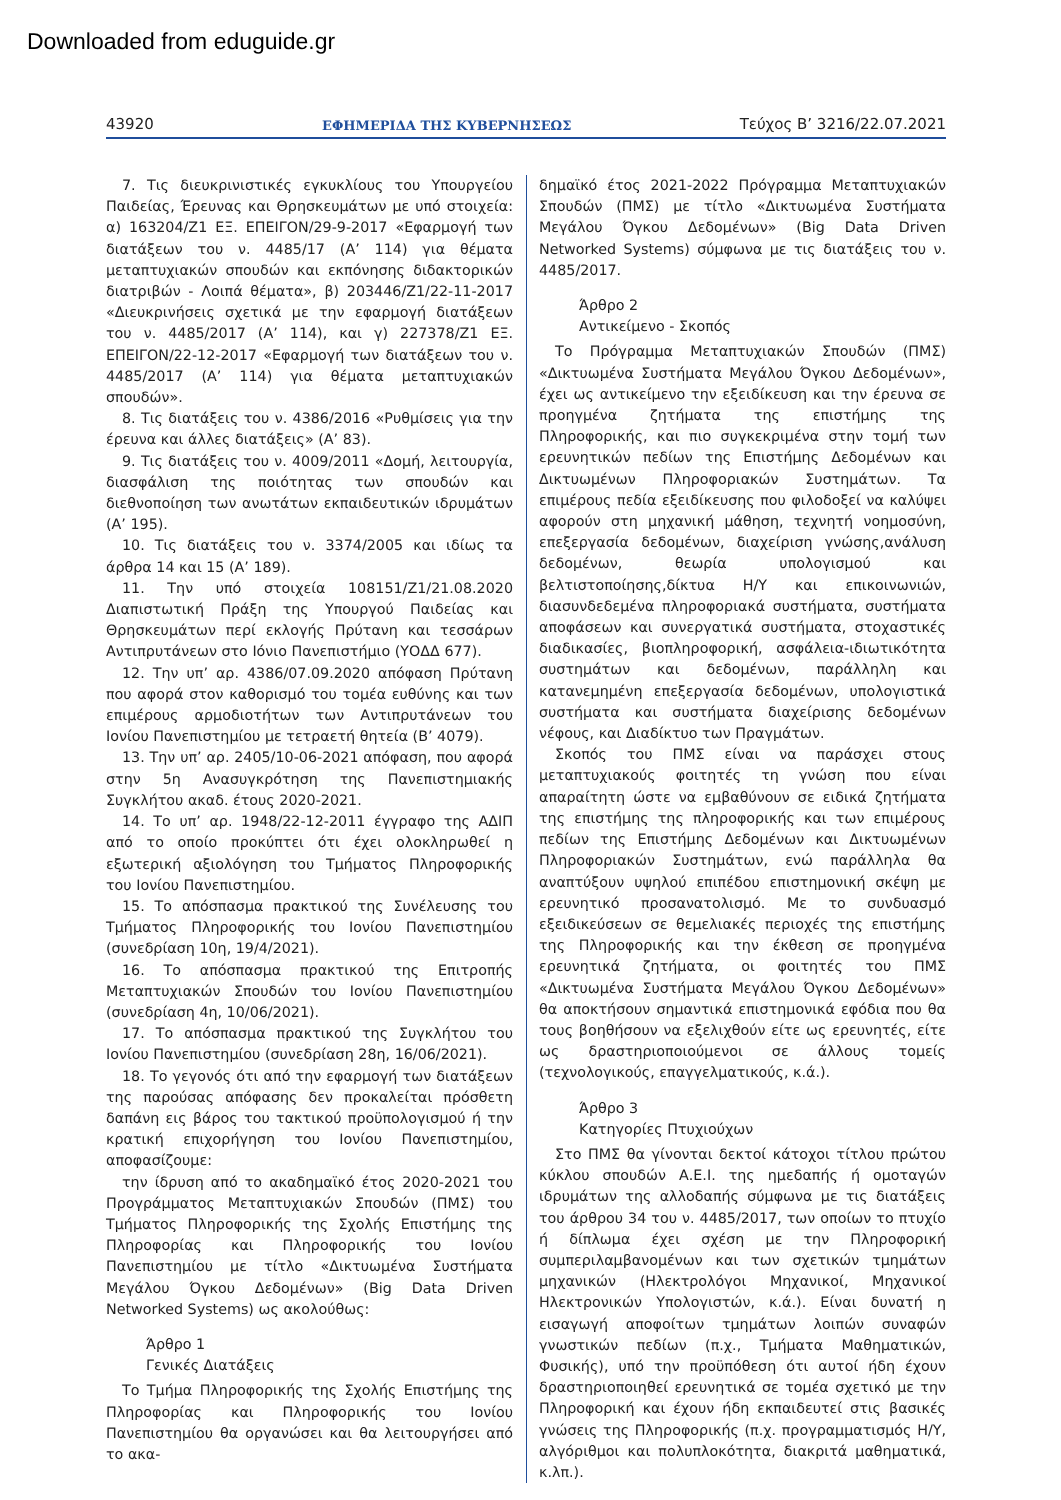Downloaded from eduguide.gr
43920 ΕΦΗΜΕΡΙΔΑ ΤΗΣ ΚΥΒΕΡΝΗΣΕΩΣ Τεύχος B’ 3216/22.07.2021
7. Τις διευκρινιστικές εγκυκλίους του Υπουργείου Παιδείας, Έρευνας και Θρησκευμάτων με υπό στοιχεία: α) 163204/Ζ1 ΕΞ. ΕΠΕΙΓΟΝ/29-9-2017 «Εφαρμογή των διατάξεων του ν. 4485/17 (Α’ 114) για θέματα μεταπτυχιακών σπουδών και εκπόνησης διδακτορικών διατριβών - Λοιπά θέματα», β) 203446/Ζ1/22-11-2017 «Διευκρινήσεις σχετικά με την εφαρμογή διατάξεων του ν. 4485/2017 (Α’ 114), και γ) 227378/Ζ1 ΕΞ. ΕΠΕΙΓΟΝ/22-12-2017 «Εφαρμογή των διατάξεων του ν. 4485/2017 (Α’ 114) για θέματα μεταπτυχιακών σπουδών».
8. Τις διατάξεις του ν. 4386/2016 «Ρυθμίσεις για την έρευνα και άλλες διατάξεις» (Α’ 83).
9. Τις διατάξεις του ν. 4009/2011 «Δομή, λειτουργία, διασφάλιση της ποιότητας των σπουδών και διεθνοποίηση των ανωτάτων εκπαιδευτικών ιδρυμάτων (Α’ 195).
10. Τις διατάξεις του ν. 3374/2005 και ιδίως τα άρθρα 14 και 15 (Α’ 189).
11. Την υπό στοιχεία 108151/Ζ1/21.08.2020 Διαπιστωτική Πράξη της Υπουργού Παιδείας και Θρησκευμάτων περί εκλογής Πρύτανη και τεσσάρων Αντιπρυτάνεων στο Ιόνιο Πανεπιστήμιο (ΥΟΔΔ 677).
12. Την υπ’ αρ. 4386/07.09.2020 απόφαση Πρύτανη που αφορά στον καθορισμό του τομέα ευθύνης και των επιμέρους αρμοδιοτήτων των Αντιπρυτάνεων του Ιονίου Πανεπιστημίου με τετραετή θητεία (Β’ 4079).
13. Την υπ’ αρ. 2405/10-06-2021 απόφαση, που αφορά στην 5η Ανασυγκρότηση της Πανεπιστημιακής Συγκλήτου ακαδ. έτους 2020-2021.
14. Το υπ’ αρ. 1948/22-12-2011 έγγραφο της ΑΔΙΠ από το οποίο προκύπτει ότι έχει ολοκληρωθεί η εξωτερική αξιολόγηση του Τμήματος Πληροφορικής του Ιονίου Πανεπιστημίου.
15. Το απόσπασμα πρακτικού της Συνέλευσης του Τμήματος Πληροφορικής του Ιονίου Πανεπιστημίου (συνεδρίαση 10η, 19/4/2021).
16. Το απόσπασμα πρακτικού της Επιτροπής Μεταπτυχιακών Σπουδών του Ιονίου Πανεπιστημίου (συνεδρίαση 4η, 10/06/2021).
17. Το απόσπασμα πρακτικού της Συγκλήτου του Ιονίου Πανεπιστημίου (συνεδρίαση 28η, 16/06/2021).
18. Το γεγονός ότι από την εφαρμογή των διατάξεων της παρούσας απόφασης δεν προκαλείται πρόσθετη δαπάνη εις βάρος του τακτικού προϋπολογισμού ή την κρατική επιχορήγηση του Ιονίου Πανεπιστημίου, αποφασίζουμε:
την ίδρυση από το ακαδημαϊκό έτος 2020-2021 του Προγράμματος Μεταπτυχιακών Σπουδών (ΠΜΣ) του Τμήματος Πληροφορικής της Σχολής Επιστήμης της Πληροφορίας και Πληροφορικής του Ιονίου Πανεπιστημίου με τίτλο «Δικτυωμένα Συστήματα Μεγάλου Όγκου Δεδομένων» (Big Data Driven Networked Systems) ως ακολούθως:
Άρθρο 1
Γενικές Διατάξεις
Το Τμήμα Πληροφορικής της Σχολής Επιστήμης της Πληροφορίας και Πληροφορικής του Ιονίου Πανεπιστημίου θα οργανώσει και θα λειτουργήσει από το ακα-
δημαϊκό έτος 2021-2022 Πρόγραμμα Μεταπτυχιακών Σπουδών (ΠΜΣ) με τίτλο «Δικτυωμένα Συστήματα Μεγάλου Όγκου Δεδομένων» (Big Data Driven Networked Systems) σύμφωνα με τις διατάξεις του ν. 4485/2017.
Άρθρο 2
Αντικείμενο - Σκοπός
Το Πρόγραμμα Μεταπτυχιακών Σπουδών (ΠΜΣ) «Δικτυωμένα Συστήματα Μεγάλου Όγκου Δεδομένων», έχει ως αντικείμενο την εξειδίκευση και την έρευνα σε προηγμένα ζητήματα της επιστήμης της Πληροφορικής, και πιο συγκεκριμένα στην τομή των ερευνητικών πεδίων της Επιστήμης Δεδομένων και Δικτυωμένων Πληροφοριακών Συστημάτων. Τα επιμέρους πεδία εξειδίκευσης που φιλοδοξεί να καλύψει αφορούν στη μηχανική μάθηση, τεχνητή νοημοσύνη, επεξεργασία δεδομένων, διαχείριση γνώσης,ανάλυση δεδομένων, θεωρία υπολογισμού και βελτιστοποίησης,δίκτυα Η/Υ και επικοινωνιών, διασυνδεδεμένα πληροφοριακά συστήματα, συστήματα αποφάσεων και συνεργατικά συστήματα, στοχαστικές διαδικασίες, βιοπληροφορική, ασφάλεια-ιδιωτικότητα συστημάτων και δεδομένων, παράλληλη και κατανεμημένη επεξεργασία δεδομένων, υπολογιστικά συστήματα και συστήματα διαχείρισης δεδομένων νέφους, και Διαδίκτυο των Πραγμάτων.
Σκοπός του ΠΜΣ είναι να παράσχει στους μεταπτυχιακούς φοιτητές τη γνώση που είναι απαραίτητη ώστε να εμβαθύνουν σε ειδικά ζητήματα της επιστήμης της πληροφορικής και των επιμέρους πεδίων της Επιστήμης Δεδομένων και Δικτυωμένων Πληροφοριακών Συστημάτων, ενώ παράλληλα θα αναπτύξουν υψηλού επιπέδου επιστημονική σκέψη με ερευνητικό προσανατολισμό. Με το συνδυασμό εξειδικεύσεων σε θεμελιακές περιοχές της επιστήμης της Πληροφορικής και την έκθεση σε προηγμένα ερευνητικά ζητήματα, οι φοιτητές του ΠΜΣ «Δικτυωμένα Συστήματα Μεγάλου Όγκου Δεδομένων» θα αποκτήσουν σημαντικά επιστημονικά εφόδια που θα τους βοηθήσουν να εξελιχθούν είτε ως ερευνητές, είτε ως δραστηριοποιούμενοι σε άλλους τομείς (τεχνολογικούς, επαγγελματικούς, κ.ά.).
Άρθρο 3
Κατηγορίες Πτυχιούχων
Στο ΠΜΣ θα γίνονται δεκτοί κάτοχοι τίτλου πρώτου κύκλου σπουδών Α.Ε.Ι. της ημεδαπής ή ομοταγών ιδρυμάτων της αλλοδαπής σύμφωνα με τις διατάξεις του άρθρου 34 του ν. 4485/2017, των οποίων το πτυχίο ή δίπλωμα έχει σχέση με την Πληροφορική συμπεριλαμβανομένων και των σχετικών τμημάτων μηχανικών (Ηλεκτρολόγοι Μηχανικοί, Μηχανικοί Ηλεκτρονικών Υπολογιστών, κ.ά.). Είναι δυνατή η εισαγωγή αποφοίτων τμημάτων λοιπών συναφών γνωστικών πεδίων (π.χ., Τμήματα Μαθηματικών, Φυσικής), υπό την προϋπόθεση ότι αυτοί ήδη έχουν δραστηριοποιηθεί ερευνητικά σε τομέα σχετικό με την Πληροφορική και έχουν ήδη εκπαιδευτεί στις βασικές γνώσεις της Πληροφορικής (π.χ. προγραμματισμός Η/Υ, αλγόριθμοι και πολυπλοκότητα, διακριτά μαθηματικά, κ.λπ.).